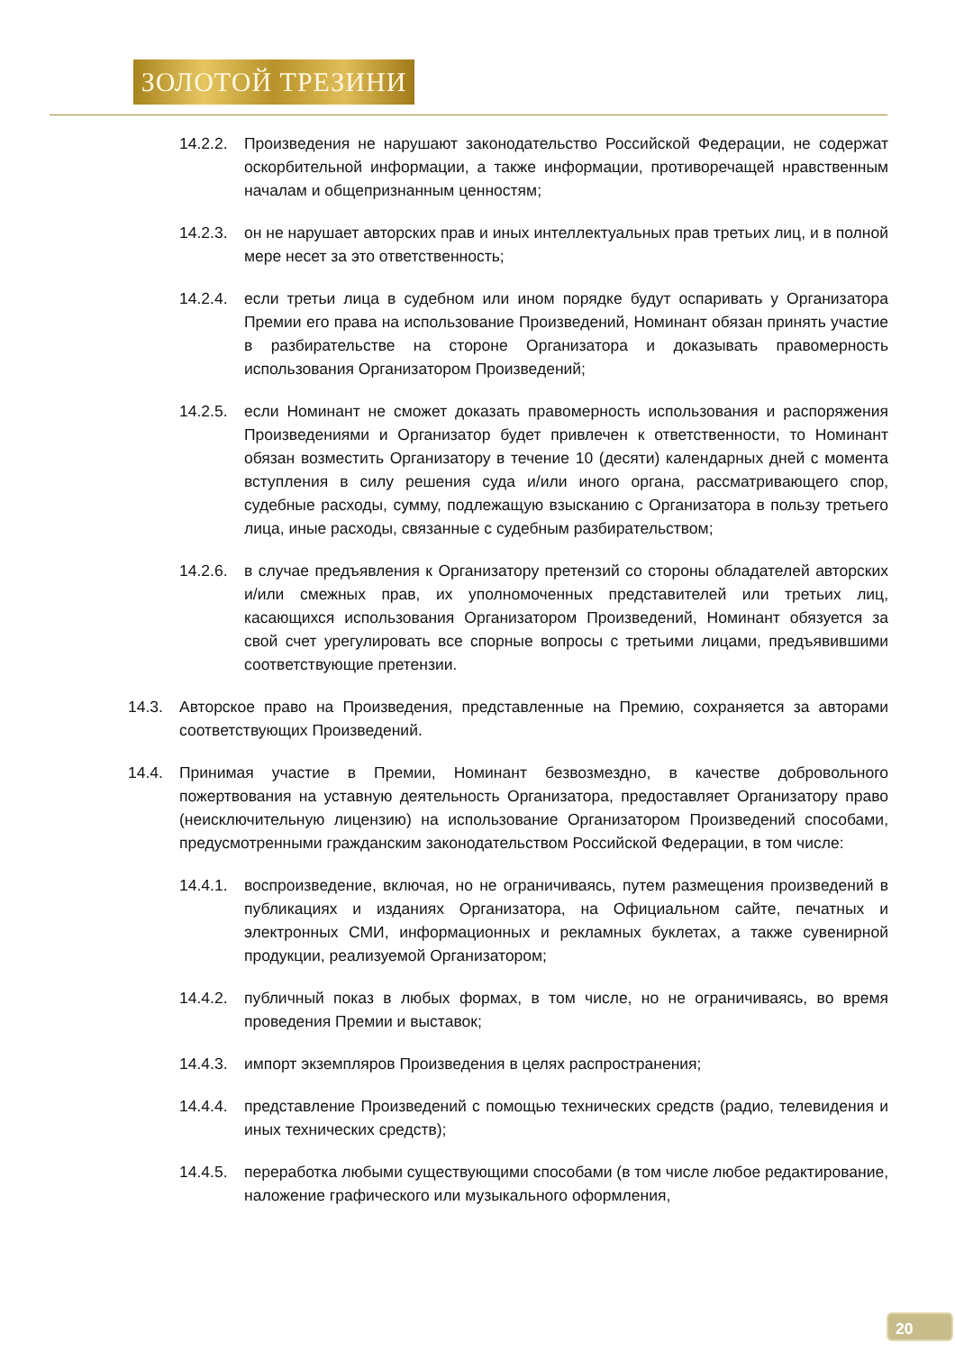ЗОЛОТОЙ ТРЕЗИНИ
14.2.2. Произведения не нарушают законодательство Российской Федерации, не содержат оскорбительной информации, а также информации, противоречащей нравственным началам и общепризнанным ценностям;
14.2.3. он не нарушает авторских прав и иных интеллектуальных прав третьих лиц, и в полной мере несет за это ответственность;
14.2.4. если третьи лица в судебном или ином порядке будут оспаривать у Организатора Премии его права на использование Произведений, Номинант обязан принять участие в разбирательстве на стороне Организатора и доказывать правомерность использования Организатором Произведений;
14.2.5. если Номинант не сможет доказать правомерность использования и распоряжения Произведениями и Организатор будет привлечен к ответственности, то Номинант обязан возместить Организатору в течение 10 (десяти) календарных дней с момента вступления в силу решения суда и/или иного органа, рассматривающего спор, судебные расходы, сумму, подлежащую взысканию с Организатора в пользу третьего лица, иные расходы, связанные с судебным разбирательством;
14.2.6. в случае предъявления к Организатору претензий со стороны обладателей авторских и/или смежных прав, их уполномоченных представителей или третьих лиц, касающихся использования Организатором Произведений, Номинант обязуется за свой счет урегулировать все спорные вопросы с третьими лицами, предъявившими соответствующие претензии.
14.3. Авторское право на Произведения, представленные на Премию, сохраняется за авторами соответствующих Произведений.
14.4. Принимая участие в Премии, Номинант безвозмездно, в качестве добровольного пожертвования на уставную деятельность Организатора, предоставляет Организатору право (неисключительную лицензию) на использование Организатором Произведений способами, предусмотренными гражданским законодательством Российской Федерации, в том числе:
14.4.1. воспроизведение, включая, но не ограничиваясь, путем размещения произведений в публикациях и изданиях Организатора, на Официальном сайте, печатных и электронных СМИ, информационных и рекламных буклетах, а также сувенирной продукции, реализуемой Организатором;
14.4.2. публичный показ в любых формах, в том числе, но не ограничиваясь, во время проведения Премии и выставок;
14.4.3. импорт экземпляров Произведения в целях распространения;
14.4.4. представление Произведений с помощью технических средств (радио, телевидения и иных технических средств);
14.4.5. переработка любыми существующими способами (в том числе любое редактирование, наложение графического или музыкального оформления,
20